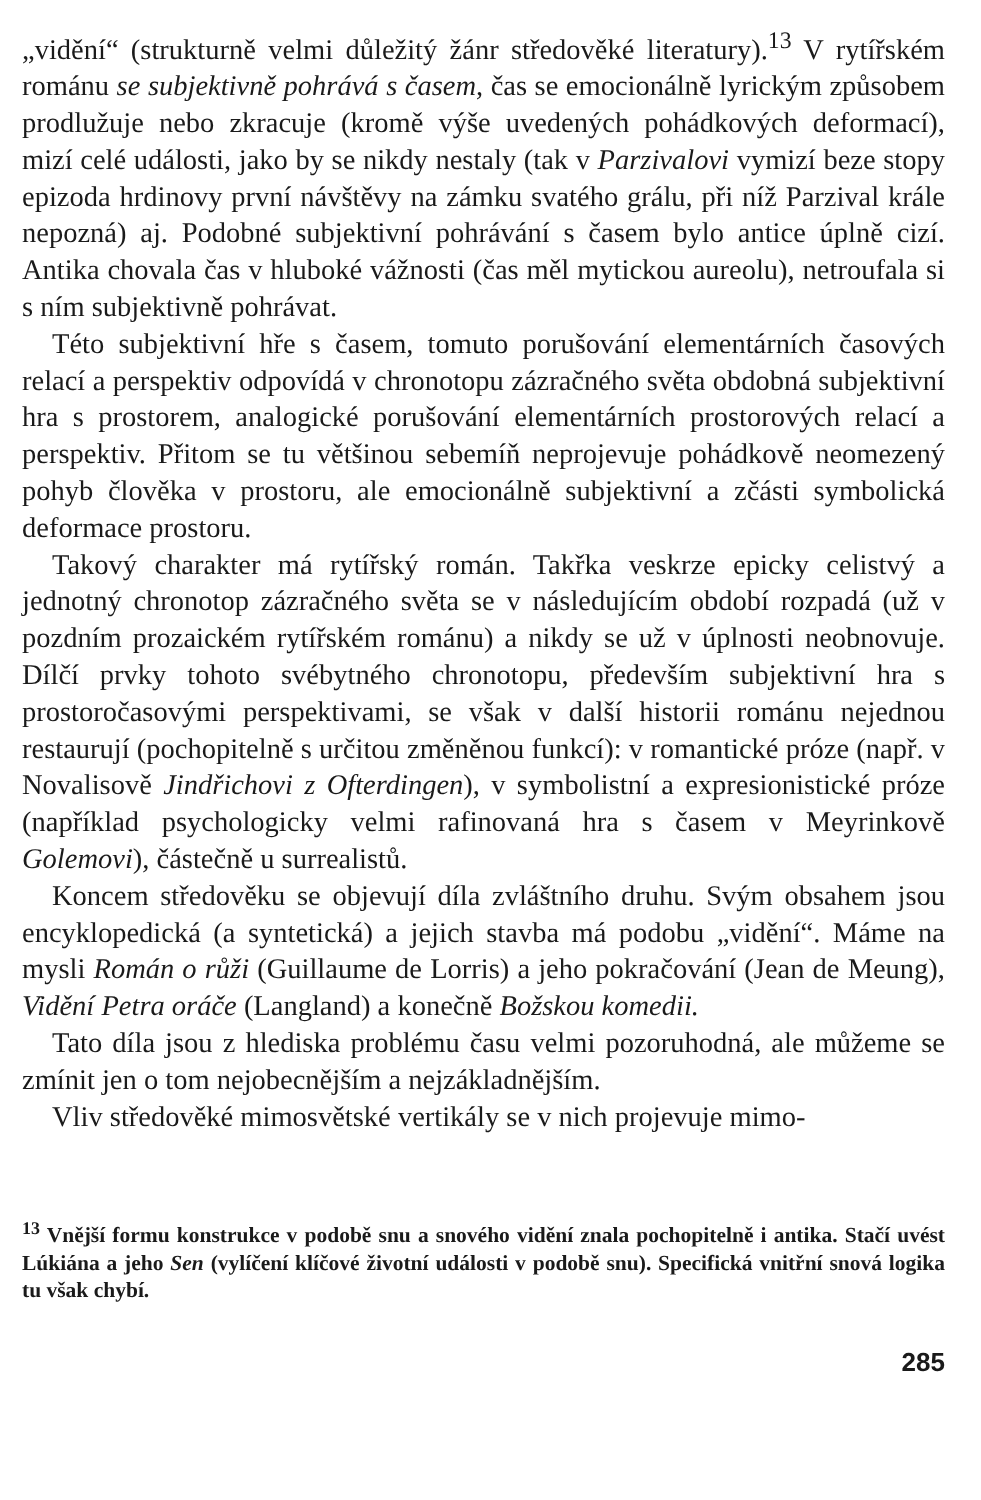„vidění“ (strukturně velmi důležitý žánr středověké literatury).<sup>13</sup> V rytířském románu se subjektivně pohrává s časem, čas se emocionálně lyrickým způsobem prodlužuje nebo zkracuje (kromě výše uvedených pohádkových deformací), mizí celé události, jako by se nikdy nestaly (tak v Parzivalovi vymizí beze stopy epizoda hrdinovy první návštěvy na zámku svatého grálu, při níž Parzival krále nepozná) aj. Podobné subjektivní pohrávání s časem bylo antice úplně cizí. Antika chovala čas v hluboké vážnosti (čas měl mytickou aureolu), netroufala si s ním subjektivně pohrávat.
Této subjektivní hře s časem, tomuto porušování elementárních časových relací a perspektiv odpovídá v chronotopu zázračného světa obdobná subjektivní hra s prostorem, analogické porušování elementárních prostorových relací a perspektiv. Přitom se tu většinou sebemíň neprojevuje pohádkově neomezený pohyb člověka v prostoru, ale emocionálně subjektivní a zčásti symbolická deformace prostoru.
Takový charakter má rytířský román. Takřka veskrze epicky celistvý a jednotný chronotop zázračného světa se v následujícím období rozpadá (už v pozdním prozaickém rytířském románu) a nikdy se už v úplnosti neobnovuje. Dílčí prvky tohoto svébytného chronotopu, především subjektivní hra s prostoročasovými perspektivami, se však v další historii románu nejednou restaurují (pochopitelně s určitou změněnou funkcí): v romantické próze (např. v Novalisově Jindřichovi z Ofterdingen), v symbolistní a expresionistické próze (například psychologicky velmi rafinovaná hra s časem v Meyrinkově Golemovi), částečně u surrealistů.
Koncem středověku se objevují díla zvláštního druhu. Svým obsahem jsou encyklopedická (a syntetická) a jejich stavba má podobu „vidění“. Máme na mysli Román o růži (Guillaume de Lorris) a jeho pokračování (Jean de Meung), Vidění Petra oráče (Langland) a konečně Božskou komedii.
Tato díla jsou z hlediska problému času velmi pozoruhodná, ale můžeme se zmínit jen o tom nejobecnějším a nejzákladnějším.
Vliv středověké mimosvětské vertikály se v nich projevuje mimo-
<sup>13</sup> Vnější formu konstrukce v podobě snu a snového vidění znala pochopitelně i antika. Stačí uvést Lúkiána a jeho Sen (vylíčení klíčové životní události v podobě snu). Specifická vnitřní snová logika tu však chybí.
285